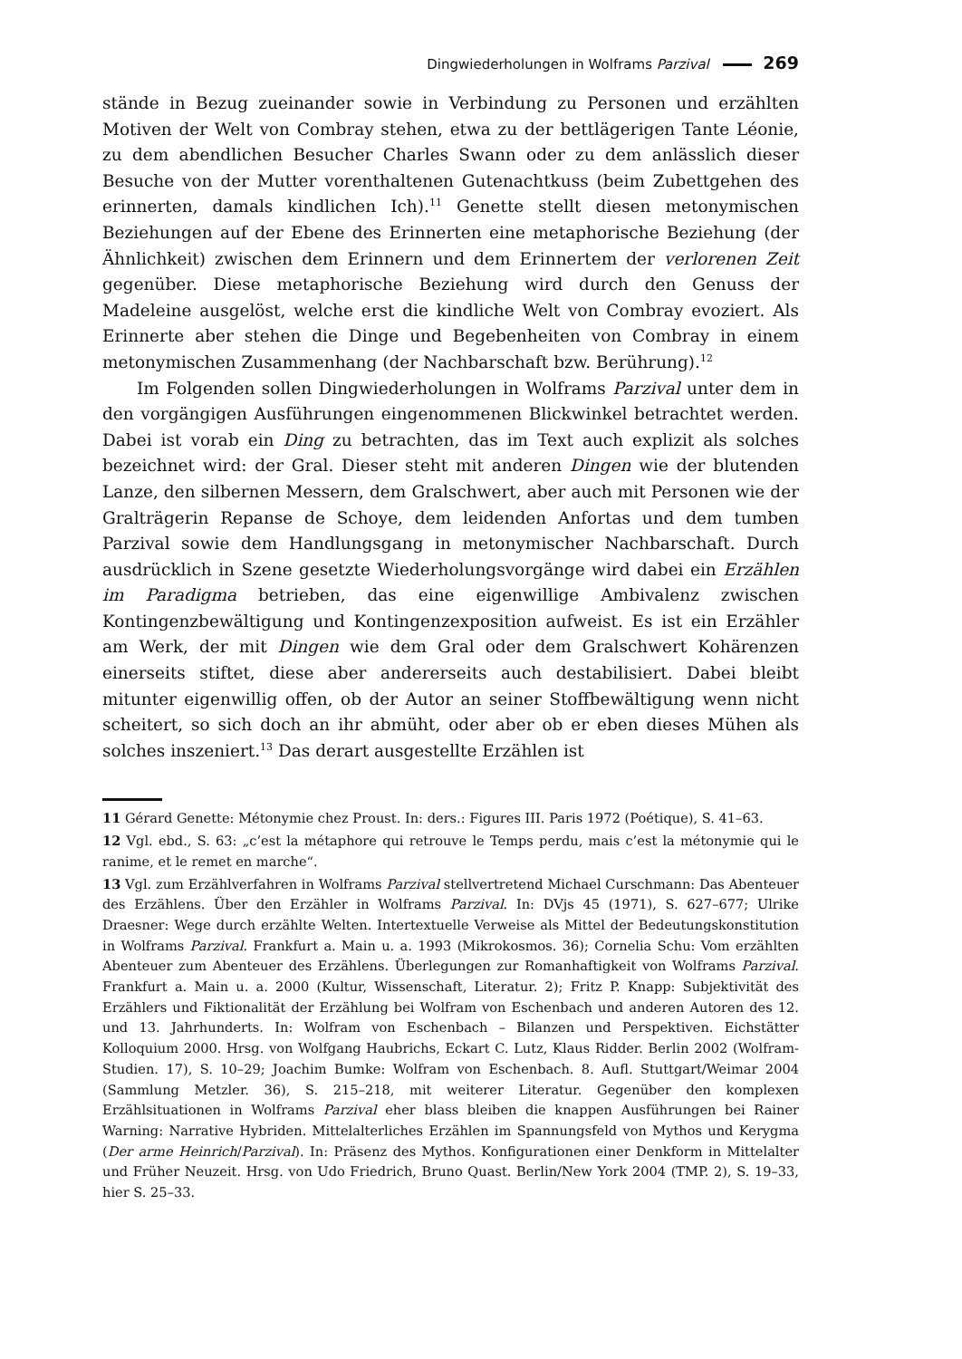Dingwiederholungen in Wolframs Parzival 269
stände in Bezug zueinander sowie in Verbindung zu Personen und erzählten Motiven der Welt von Combray stehen, etwa zu der bettlägerigen Tante Léonie, zu dem abendlichen Besucher Charles Swann oder zu dem anlässlich dieser Besuche von der Mutter vorenthaltenen Gutenachtkuss (beim Zubettgehen des erinnerten, damals kindlichen Ich).<sup>11</sup> Genette stellt diesen metonymischen Beziehungen auf der Ebene des Erinnerten eine metaphorische Beziehung (der Ähnlichkeit) zwischen dem Erinnern und dem Erinnertem der verlorenen Zeit gegenüber. Diese metaphorische Beziehung wird durch den Genuss der Madeleine ausgelöst, welche erst die kindliche Welt von Combray evoziert. Als Erinnerte aber stehen die Dinge und Begebenheiten von Combray in einem metonymischen Zusammenhang (der Nachbarschaft bzw. Berührung).<sup>12</sup>
Im Folgenden sollen Dingwiederholungen in Wolframs Parzival unter dem in den vorgängigen Ausführungen eingenommenen Blickwinkel betrachtet werden. Dabei ist vorab ein Ding zu betrachten, das im Text auch explizit als solches bezeichnet wird: der Gral. Dieser steht mit anderen Dingen wie der blutenden Lanze, den silbernen Messern, dem Gralschwert, aber auch mit Personen wie der Gralträgerin Repanse de Schoye, dem leidenden Anfortas und dem tumben Parzival sowie dem Handlungsgang in metonymischer Nachbarschaft. Durch ausdrücklich in Szene gesetzte Wiederholungsvorgänge wird dabei ein Erzählen im Paradigma betrieben, das eine eigenwillige Ambivalenz zwischen Kontingenzbewältigung und Kontingenzexposition aufweist. Es ist ein Erzähler am Werk, der mit Dingen wie dem Gral oder dem Gralschwert Kohärenzen einerseits stiftet, diese aber andererseits auch destabilisiert. Dabei bleibt mitunter eigenwillig offen, ob der Autor an seiner Stoffbewältigung wenn nicht scheitert, so sich doch an ihr abmüht, oder aber ob er eben dieses Mühen als solches inszeniert.<sup>13</sup> Das derart ausgestellte Erzählen ist
11 Gérard Genette: Métonymie chez Proust. In: ders.: Figures III. Paris 1972 (Poétique), S. 41–63.
12 Vgl. ebd., S. 63: „c’est la métaphore qui retrouve le Temps perdu, mais c’est la métonymie qui le ranime, et le remet en marche“.
13 Vgl. zum Erzählverfahren in Wolframs Parzival stellvertretend Michael Curschmann: Das Abenteuer des Erzählens. Über den Erzähler in Wolframs Parzival. In: DVjs 45 (1971), S. 627–677; Ulrike Draesner: Wege durch erzählte Welten. Intertextuelle Verweise als Mittel der Bedeutungskonstitution in Wolframs Parzival. Frankfurt a. Main u. a. 1993 (Mikrokosmos. 36); Cornelia Schu: Vom erzählten Abenteuer zum Abenteuer des Erzählens. Überlegungen zur Romanhaftigkeit von Wolframs Parzival. Frankfurt a. Main u. a. 2000 (Kultur, Wissenschaft, Literatur. 2); Fritz P. Knapp: Subjektivität des Erzählers und Fiktionalität der Erzählung bei Wolfram von Eschenbach und anderen Autoren des 12. und 13. Jahrhunderts. In: Wolfram von Eschenbach – Bilanzen und Perspektiven. Eichstätter Kolloquium 2000. Hrsg. von Wolfgang Haubrichs, Eckart C. Lutz, Klaus Ridder. Berlin 2002 (Wolfram-Studien. 17), S. 10–29; Joachim Bumke: Wolfram von Eschenbach. 8. Aufl. Stuttgart/Weimar 2004 (Sammlung Metzler. 36), S. 215–218, mit weiterer Literatur. Gegenüber den komplexen Erzählsituationen in Wolframs Parzival eher blass bleiben die knappen Ausführungen bei Rainer Warning: Narrative Hybriden. Mittelalterliches Erzählen im Spannungsfeld von Mythos und Kerygma (Der arme Heinrich/Parzival). In: Präsenz des Mythos. Konfigurationen einer Denkform in Mittelalter und Früher Neuzeit. Hrsg. von Udo Friedrich, Bruno Quast. Berlin/New York 2004 (TMP. 2), S. 19–33, hier S. 25–33.